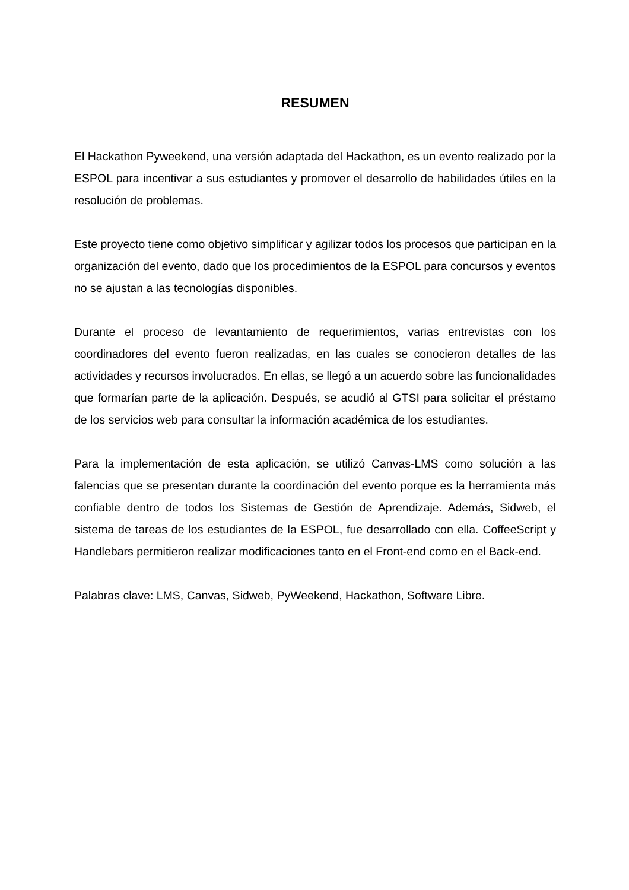RESUMEN
El Hackathon Pyweekend, una versión adaptada del Hackathon, es un evento realizado por la ESPOL para incentivar a sus estudiantes y promover el desarrollo de habilidades útiles en la resolución de problemas.
Este proyecto tiene como objetivo simplificar y agilizar todos los procesos que participan en la organización del evento, dado que los procedimientos de la ESPOL para concursos y eventos no se ajustan a las tecnologías disponibles.
Durante el proceso de levantamiento de requerimientos, varias entrevistas con los coordinadores del evento fueron realizadas, en las cuales se conocieron detalles de las actividades y recursos involucrados. En ellas, se llegó a un acuerdo sobre las funcionalidades que formarían parte de la aplicación. Después, se acudió al GTSI para solicitar el préstamo de los servicios web para consultar la información académica de los estudiantes.
Para la implementación de esta aplicación, se utilizó Canvas-LMS como solución a las falencias que se presentan durante la coordinación del evento porque es la herramienta más confiable dentro de todos los Sistemas de Gestión de Aprendizaje. Además, Sidweb, el sistema de tareas de los estudiantes de la ESPOL, fue desarrollado con ella. CoffeeScript y Handlebars permitieron realizar modificaciones tanto en el Front-end como en el Back-end.
Palabras clave: LMS, Canvas, Sidweb, PyWeekend, Hackathon, Software Libre.